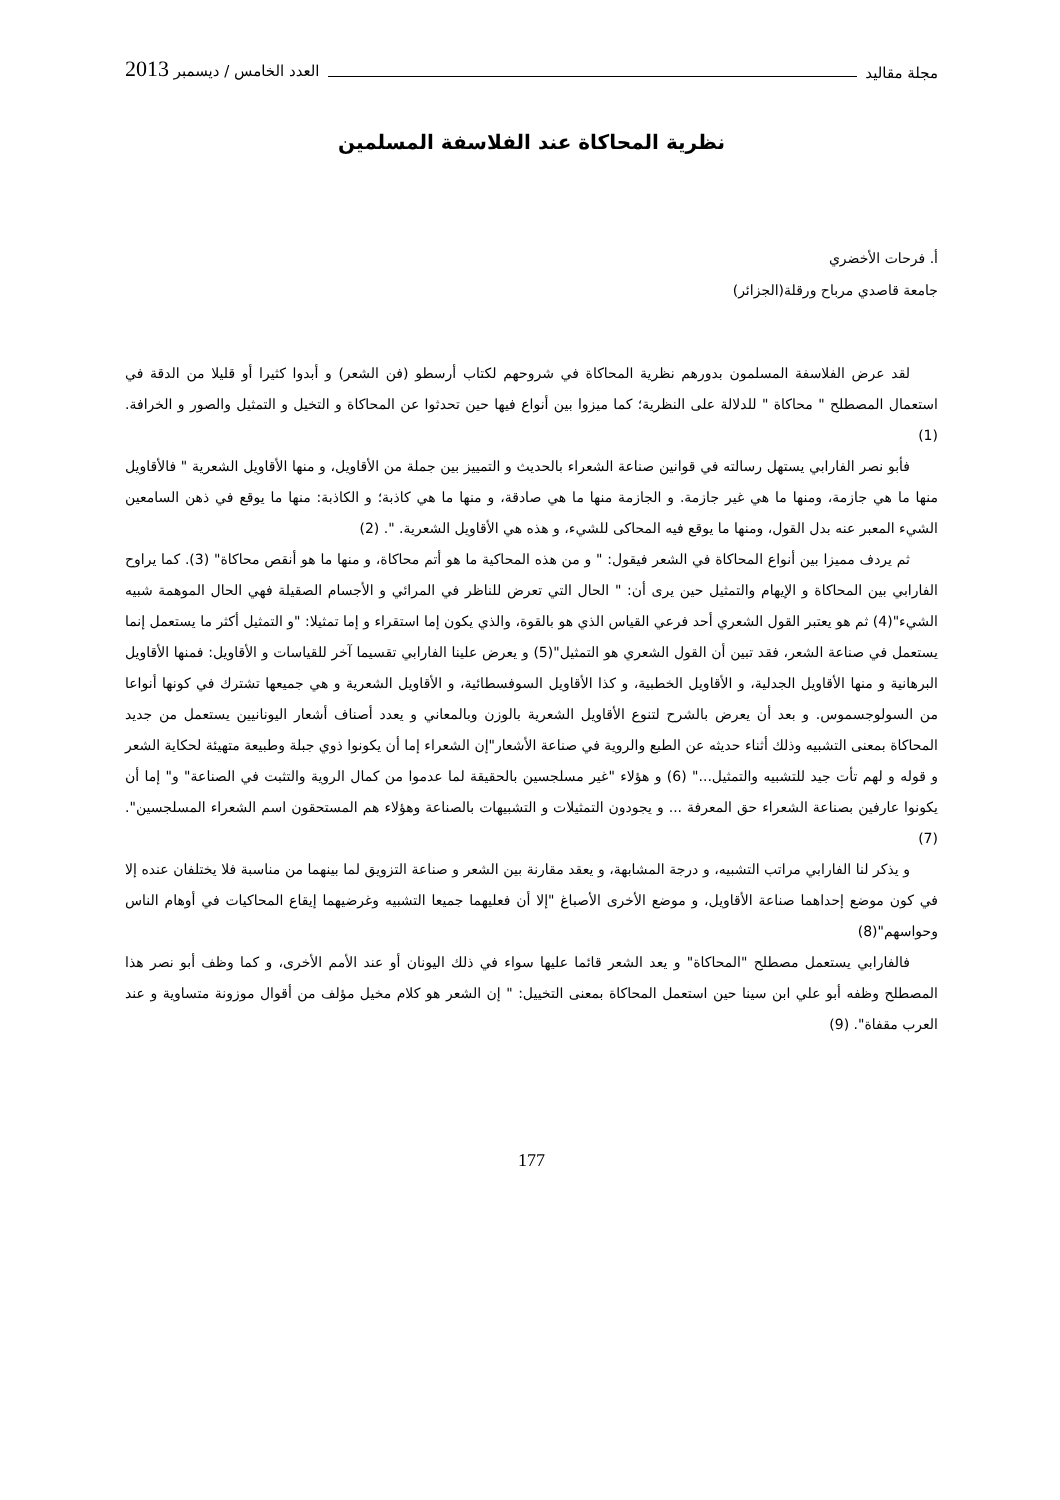مجلة مقاليد العدد الخامس / ديسمبر 2013
نظرية المحاكاة عند الفلاسفة المسلمين
أ. فرحات الأخضري
جامعة قاصدي مرباح ورقلة(الجزائر)
لقد عرض الفلاسفة المسلمون بدورهم نظرية المحاكاة في شروحهم لكتاب أرسطو (فن الشعر) و أبدوا كثيرا أو قليلا من الدقة في استعمال المصطلح " محاكاة " للدلالة على النظرية؛ كما ميزوا بين أنواع فيها حين تحدثوا عن المحاكاة و التخيل و التمثيل والصور و الخرافة. (1)
فأبو نصر الفارابي يستهل رسالته في قوانين صناعة الشعراء بالحديث و التمييز بين جملة من الأقاويل، و منها الأقاويل الشعرية " فالأقاويل منها ما هي جازمة، ومنها ما هي غير جازمة. و الجازمة منها ما هي صادقة، و منها ما هي كاذبة؛ و الكاذبة: منها ما يوقع في ذهن السامعين الشيء المعبر عنه بدل القول، ومنها ما يوقع فيه المحاكى للشيء، و هذه هي الأقاويل الشعرية. ". (2)
ثم يردف مميزا بين أنواع المحاكاة في الشعر فيقول: " و من هذه المحاكية ما هو أتم محاكاة، و منها ما هو أنقص محاكاة" (3). كما يراوح الفارابي بين المحاكاة و الإيهام والتمثيل حين يرى أن: " الحال التي تعرض للناظر في المرائي و الأجسام الصقيلة فهي الحال الموهمة شبيه الشيء"(4) ثم هو يعتبر القول الشعري أحد فرعي القياس الذي هو بالقوة، والذي يكون إما استقراء و إما تمثيلا: "و التمثيل أكثر ما يستعمل إنما يستعمل في صناعة الشعر، فقد تبين أن القول الشعري هو التمثيل"(5) و يعرض علينا الفارابي تقسيما آخر للقياسات و الأقاويل: فمنها الأقاويل البرهانية و منها الأقاويل الجدلية، و الأقاويل الخطبية، و كذا الأقاويل السوفسطائية، و الأقاويل الشعرية و هي جميعها تشترك في كونها أنواعا من السولوجسموس. و بعد أن يعرض بالشرح لتنوع الأقاويل الشعرية بالوزن وبالمعاني و يعدد أصناف أشعار اليونانيين يستعمل من جديد المحاكاة بمعنى التشبيه وذلك أثناء حديثه عن الطبع والروية في صناعة الأشعار"إن الشعراء إما أن يكونوا ذوي جبلة وطبيعة متهيئة لحكاية الشعر و قوله و لهم تأت جيد للتشبيه والتمثيل..." (6) و هؤلاء "غير مسلجسين بالحقيقة لما عدموا من كمال الروية والتثبت في الصناعة" و" إما أن يكونوا عارفين بصناعة الشعراء حق المعرفة ... و يجودون التمثيلات و التشبيهات بالصناعة وهؤلاء هم المستحقون اسم الشعراء المسلجسين". (7)
و يذكر لنا الفارابي مراتب التشبيه، و درجة المشابهة، و يعقد مقارنة بين الشعر و صناعة التزويق لما بينهما من مناسبة فلا يختلفان عنده إلا في كون موضع إحداهما صناعة الأقاويل، و موضع الأخرى الأصباغ "إلا أن فعليهما جميعا التشبيه وغرضيهما إيقاع المحاكيات في أوهام الناس وحواسهم"(8)
فالفارابي يستعمل مصطلح "المحاكاة" و يعد الشعر قائما عليها سواء في ذلك اليونان أو عند الأمم الأخرى، و كما وظف أبو نصر هذا المصطلح وظفه أبو علي ابن سينا حين استعمل المحاكاة بمعنى التخييل: " إن الشعر هو كلام مخيل مؤلف من أقوال موزونة متساوية و عند العرب مقفاة". (9)
177